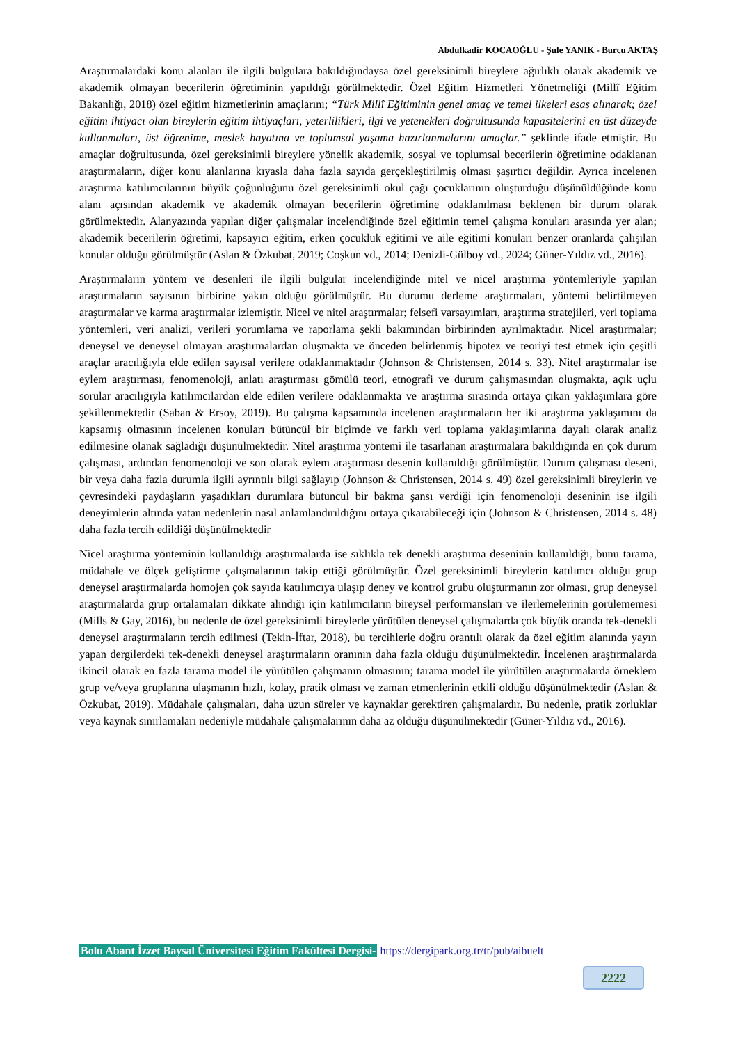Abdulkadir KOCAOĞLU - Şule YANIK - Burcu AKTAŞ
Araştırmalardaki konu alanları ile ilgili bulgulara bakıldığındaysa özel gereksinimli bireylere ağırlıklı olarak akademik ve akademik olmayan becerilerin öğretiminin yapıldığı görülmektedir. Özel Eğitim Hizmetleri Yönetmeliği (Millî Eğitim Bakanlığı, 2018) özel eğitim hizmetlerinin amaçlarını; “Türk Millî Eğitiminin genel amaç ve temel ilkeleri esas alınarak; özel eğitim ihtiyacı olan bireylerin eğitim ihtiyaçları, yeterlilikleri, ilgi ve yetenekleri doğrultusunda kapasitelerini en üst düzeyde kullanmaları, üst öğrenime, meslek hayatına ve toplumsal yaşama hazırlanmalarını amaçlar.” şeklinde ifade etmiştir. Bu amaçlar doğrultusunda, özel gereksinimli bireylere yönelik akademik, sosyal ve toplumsal becerilerin öğretimine odaklanan araştırmaların, diğer konu alanlarına kıyasla daha fazla sayıda gerçekleştirilmiş olması şaşırtıcı değildir. Ayrıca incelenen araştırma katılımcılarının büyük çoğunluğunu özel gereksinimli okul çağı çocuklarının oluşturduğu düşünüldüğünde konu alanı açısından akademik ve akademik olmayan becerilerin öğretimine odaklanılması beklenen bir durum olarak görülmektedir. Alanyazında yapılan diğer çalışmalar incelendiğinde özel eğitimin temel çalışma konuları arasında yer alan; akademik becerilerin öğretimi, kapsayıcı eğitim, erken çocukluk eğitimi ve aile eğitimi konuları benzer oranlarda çalışılan konular olduğu görülmüştür (Aslan & Özkubat, 2019; Coşkun vd., 2014; Denizli-Gülboy vd., 2024; Güner-Yıldız vd., 2016).
Araştırmaların yöntem ve desenleri ile ilgili bulgular incelendiğinde nitel ve nicel araştırma yöntemleriyle yapılan araştırmaların sayısının birbirine yakın olduğu görülmüştür. Bu durumu derleme araştırmaları, yöntemi belirtilmeyen araştırmalar ve karma araştırmalar izlemiştir. Nicel ve nitel araştırmalar; felsefi varsayımları, araştırma stratejileri, veri toplama yöntemleri, veri analizi, verileri yorumlama ve raporlama şekli bakımından birbirinden ayrılmaktadır. Nicel araştırmalar; deneysel ve deneysel olmayan araştırmalardan oluşmakta ve önceden belirlenmiş hipotez ve teoriyi test etmek için çeşitli araçlar aracılığıyla elde edilen sayısal verilere odaklanmaktadır (Johnson & Christensen, 2014 s. 33). Nitel araştırmalar ise eylem araştırması, fenomenoloji, anlatı araştırması gömülü teori, etnografi ve durum çalışmasından oluşmakta, açık uçlu sorular aracılığıyla katılımcılardan elde edilen verilere odaklanmakta ve araştırma sırasında ortaya çıkan yaklaşımlara göre şekillenmektedir (Saban & Ersoy, 2019). Bu çalışma kapsamında incelenen araştırmaların her iki araştırma yaklaşımını da kapsamış olmasının incelenen konuları bütüncül bir biçimde ve farklı veri toplama yaklaşımlarına dayalı olarak analiz edilmesine olanak sağladığı düşünülmektedir. Nitel araştırma yöntemi ile tasarlanan araştırmalara bakıldığında en çok durum çalışması, ardından fenomenoloji ve son olarak eylem araştırması desenin kullanıldığı görülmüştür. Durum çalışması deseni, bir veya daha fazla durumla ilgili ayrıntılı bilgi sağlayıp (Johnson & Christensen, 2014 s. 49) özel gereksinimli bireylerin ve çevresindeki paydaşların yaşadıkları durumlara bütüncül bir bakma şansı verdiği için fenomenoloji deseninin ise ilgili deneyimlerin altında yatan nedenlerin nasıl anlamlandırıldığını ortaya çıkarabileceği için (Johnson & Christensen, 2014 s. 48) daha fazla tercih edildiği düşünülmektedir
Nicel araştırma yönteminin kullanıldığı araştırmalarda ise sıklıkla tek denekli araştırma deseninin kullanıldığı, bunu tarama, müdahale ve ölçek geliştirme çalışmalarının takip ettiği görülmüştür. Özel gereksinimli bireylerin katılımcı olduğu grup deneysel araştırmalarda homojen çok sayıda katılımcıya ulaşıp deney ve kontrol grubu oluşturmanın zor olması, grup deneysel araştırmalarda grup ortalamaları dikkate alındığı için katılımcıların bireysel performansları ve ilerlemelerinin görülememesi (Mills & Gay, 2016), bu nedenle de özel gereksinimli bireylerle yürütülen deneysel çalışmalarda çok büyük oranda tek-denekli deneysel araştırmaların tercih edilmesi (Tekin-İftar, 2018), bu tercihlerle doğru orantılı olarak da özel eğitim alanında yayın yapan dergilerdeki tek-denekli deneysel araştırmaların oranının daha fazla olduğu düşünülmektedir. İncelenen araştırmalarda ikincil olarak en fazla tarama model ile yürütülen çalışmanın olmasının; tarama model ile yürütülen araştırmalarda örneklem grup ve/veya gruplarına ulaşmanın hızlı, kolay, pratik olması ve zaman etmenlerinin etkili olduğu düşünülmektedir (Aslan & Özkubat, 2019). Müdahale çalışmaları, daha uzun süreler ve kaynaklar gerektiren çalışmalardır. Bu nedenle, pratik zorluklar veya kaynak sınırlamaları nedeniyle müdahale çalışmalarının daha az olduğu düşünülmektedir (Güner-Yıldız vd., 2016).
Bolu Abant İzzet Baysal Üniversitesi Eğitim Fakültesi Dergisi- https://dergipark.org.tr/tr/pub/aibuelt
2222